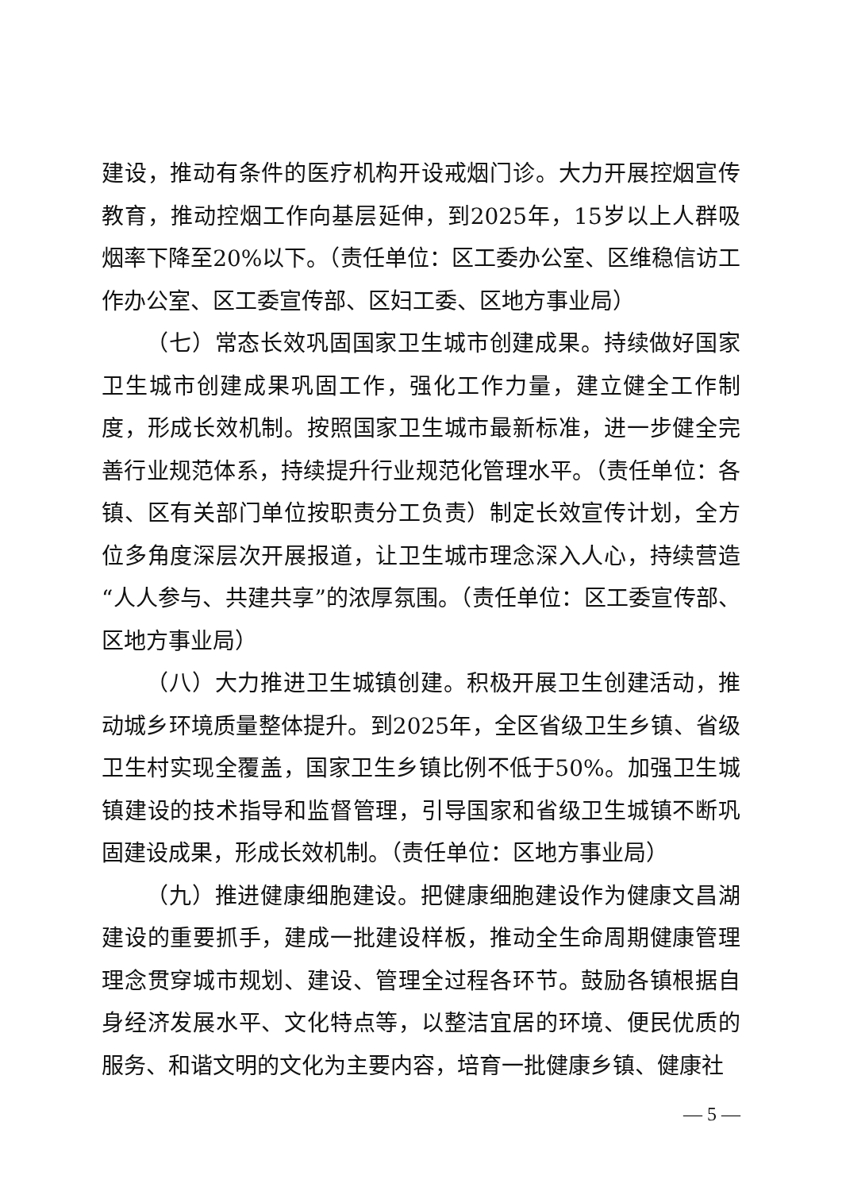建设，推动有条件的医疗机构开设戒烟门诊。大力开展控烟宣传教育，推动控烟工作向基层延伸，到2025年，15岁以上人群吸烟率下降至20%以下。（责任单位：区工委办公室、区维稳信访工作办公室、区工委宣传部、区妇工委、区地方事业局）
（七）常态长效巩固国家卫生城市创建成果。持续做好国家卫生城市创建成果巩固工作，强化工作力量，建立健全工作制度，形成长效机制。按照国家卫生城市最新标准，进一步健全完善行业规范体系，持续提升行业规范化管理水平。（责任单位：各镇、区有关部门单位按职责分工负责）制定长效宣传计划，全方位多角度深层次开展报道，让卫生城市理念深入人心，持续营造“人人参与、共建共享”的浓厚氛围。（责任单位：区工委宣传部、区地方事业局）
（八）大力推进卫生城镇创建。积极开展卫生创建活动，推动城乡环境质量整体提升。到2025年，全区省级卫生乡镇、省级卫生村实现全覆盖，国家卫生乡镇比例不低于50%。加强卫生城镇建设的技术指导和监督管理，引导国家和省级卫生城镇不断巩固建设成果，形成长效机制。（责任单位：区地方事业局）
（九）推进健康细胞建设。把健康细胞建设作为健康文昌湖建设的重要抓手，建成一批建设样板，推动全生命周期健康管理理念贯穿城市规划、建设、管理全过程各环节。鼓励各镇根据自身经济发展水平、文化特点等，以整洁宜居的环境、便民优质的服务、和谐文明的文化为主要内容，培育一批健康乡镇、健康社
— 5 —